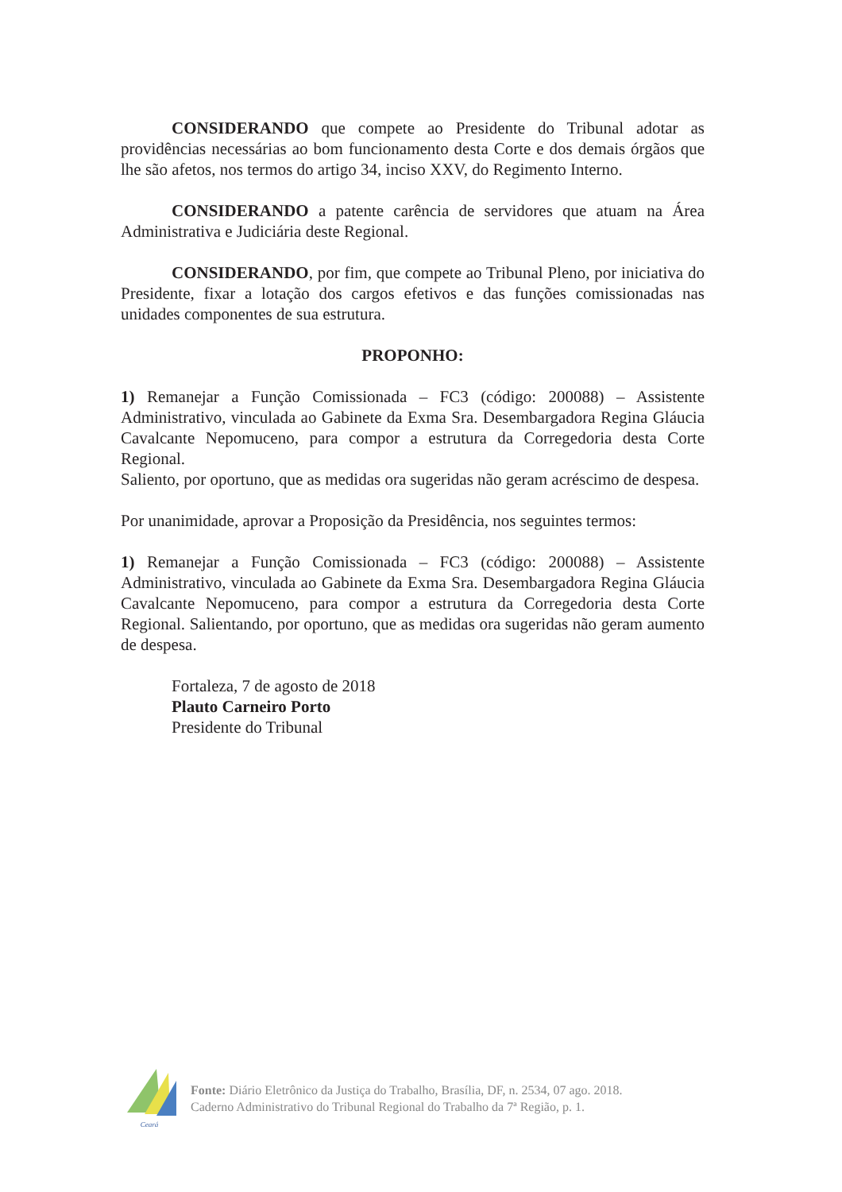CONSIDERANDO que compete ao Presidente do Tribunal adotar as providências necessárias ao bom funcionamento desta Corte e dos demais órgãos que lhe são afetos, nos termos do artigo 34, inciso XXV, do Regimento Interno.
CONSIDERANDO a patente carência de servidores que atuam na Área Administrativa e Judiciária deste Regional.
CONSIDERANDO, por fim, que compete ao Tribunal Pleno, por iniciativa do Presidente, fixar a lotação dos cargos efetivos e das funções comissionadas nas unidades componentes de sua estrutura.
PROPONHO:
1) Remanejar a Função Comissionada – FC3 (código: 200088) – Assistente Administrativo, vinculada ao Gabinete da Exma Sra. Desembargadora Regina Gláucia Cavalcante Nepomuceno, para compor a estrutura da Corregedoria desta Corte Regional.
Saliento, por oportuno, que as medidas ora sugeridas não geram acréscimo de despesa.
Por unanimidade, aprovar a Proposição da Presidência, nos seguintes termos:
1) Remanejar a Função Comissionada – FC3 (código: 200088) – Assistente Administrativo, vinculada ao Gabinete da Exma Sra. Desembargadora Regina Gláucia Cavalcante Nepomuceno, para compor a estrutura da Corregedoria desta Corte Regional. Salientando, por oportuno, que as medidas ora sugeridas não geram aumento de despesa.
Fortaleza, 7 de agosto de 2018
Plauto Carneiro Porto
Presidente do Tribunal
Ceará
Fonte: Diário Eletrônico da Justiça do Trabalho, Brasília, DF, n. 2534, 07 ago. 2018.
Caderno Administrativo do Tribunal Regional do Trabalho da 7ª Região, p. 1.